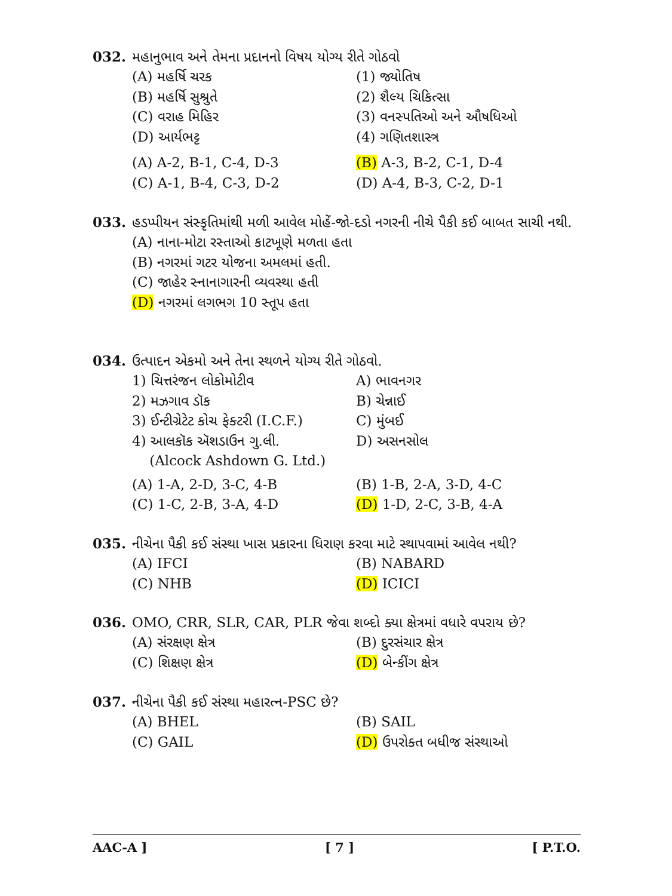032. મહાનુભાવ અને તેમના પ્રદાનનો વિષય યોગ્ય રીતે ગોઠવો
(A) મહર્ષિ ચરક (1) જ્યોતિષ
(B) મહર્ષિ સુશ્રુતે (2) શૈલ્ય ચિકિત્સા
(C) વરાહ મિહિર (3) વનસ્પતિઓ અને ઔષધિઓ
(D) આર્યભટ્ટ (4) ગણિતશાસ્ત્ર
(A) A-2, B-1, C-4, D-3 (B) A-3, B-2, C-1, D-4
(C) A-1, B-4, C-3, D-2 (D) A-4, B-3, C-2, D-1
033. હડપ્પીયન સંસ્કૃતિમાંથી મળી આવેલ મોહેં-જો-દડો નગરની નીચે પૈકી કઈ બાબત સાચી નથી.
(A) નાના-મોટા રસ્તાઓ કાટખૂણે મળતા હતા
(B) નગરમાં ગટર યોજના અમલમાં હતી.
(C) જાહેર સ્નાનાગારની વ્યવસ્થા હતી
(D) નગરમાં લગભગ 10 સ્તૂપ હતા
034. ઉત્પાદન એકમો અને તેના સ્થળને યોગ્ય રીતે ગોઠવો.
1) ચિત્તરંજન લોકોમોટીવ A) ભાવનગર
2) મઝગાવ ડૉક B) ચેન્નાઈ
3) ઈન્ટીગ્રેટેટ કોચ ફેક્ટરી (I.C.F.) C) મુંબઈ
4) આલકૉક ઍશડાઉન ગુ.લી.
(Alcock Ashdown G. Ltd.) D) અસનસોલ
(A) 1-A, 2-D, 3-C, 4-B (B) 1-B, 2-A, 3-D, 4-C
(C) 1-C, 2-B, 3-A, 4-D (D) 1-D, 2-C, 3-B, 4-A
035. નીચેના પૈકી કઈ સંસ્થા ખાસ પ્રકારના ધિરાણ કરવા માટે સ્થાપવામાં આવેલ નથી?
(A) IFCI (B) NABARD
(C) NHB (D) ICICI
036. OMO, CRR, SLR, CAR, PLR જેવા શબ્દો ક્યા ક્ષેત્રમાં વધારે વપરાય છે?
(A) સંરક્ષણ ક્ષેત્ર (B) દુરસંચાર ક્ષેત્ર
(C) શિક્ષણ ક્ષેત્ર (D) બેન્કીંગ ક્ષેત્ર
037. નીચેના પૈકી કઈ સંસ્થા મહારત્ન-PSC છે?
(A) BHEL (B) SAIL
(C) GAIL (D) ઉપરોક્ત બધીજ સંસ્થાઓ
AAC-A ] [ 7 ] [ P.T.O.